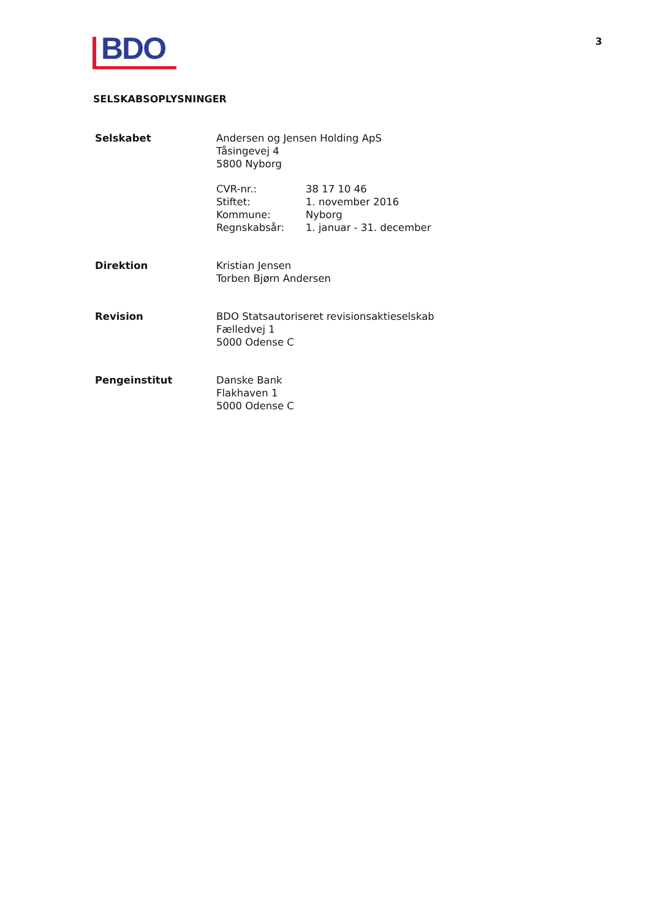BDO
3
SELSKABSOPLYSNINGER
Selskabet Andersen og Jensen Holding ApS
Tåsingevej 4
5800 Nyborg
CVR-nr.: 38 17 10 46 Stiftet: 1. november 2016 Kommune: Nyborg Regnskabsår: 1. januar - 31. december
Direktion Kristian Jensen
Torben Bjørn Andersen
Revision BDO Statsautoriseret revisionsaktieselskab
Fælledvej 1
5000 Odense C
Pengeinstitut Danske Bank
Flakhaven 1
5000 Odense C